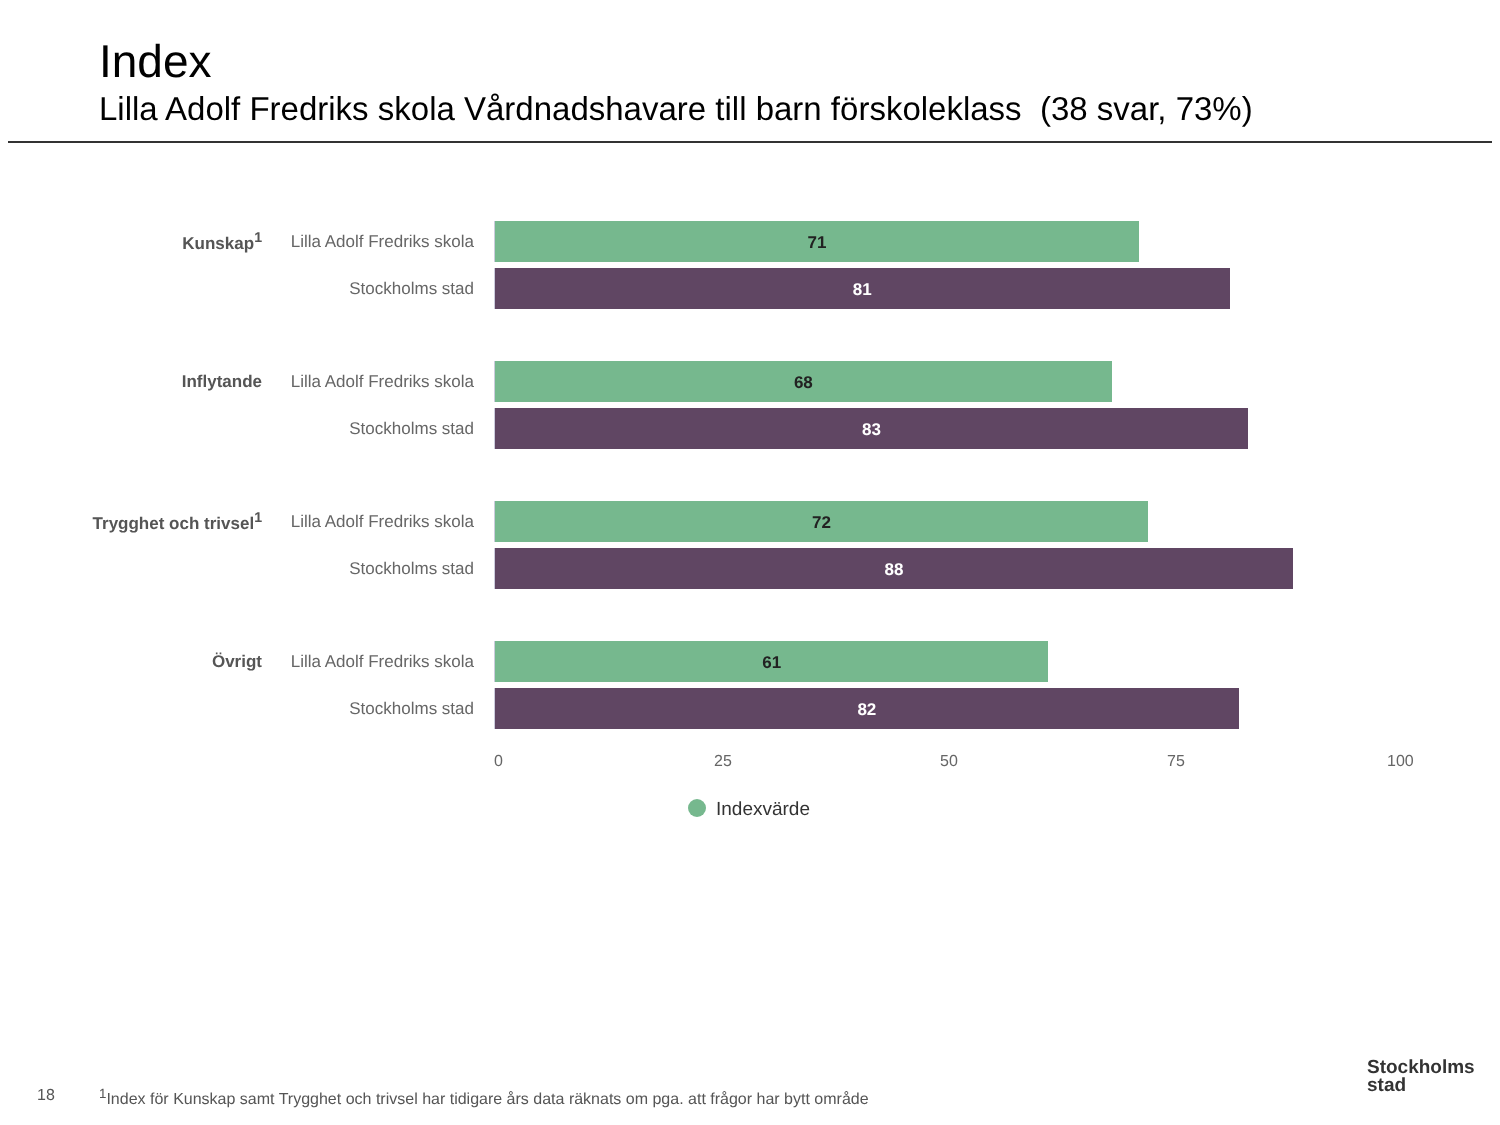Index
Lilla Adolf Fredriks skola Vårdnadshavare till barn förskoleklass (38 svar, 73%)
Kunskap<sup>1</sup>
Lilla Adolf Fredriks skola
71
Stockholms stad
81
Inflytande
Lilla Adolf Fredriks skola
68
Stockholms stad
83
Trygghet och trivsel<sup>1</sup>
Lilla Adolf Fredriks skola
72
Stockholms stad
88
Övrigt
Lilla Adolf Fredriks skola
61
Stockholms stad
82
0 25 50 75 100
Indexvärde
18
<sup>1</sup> Index för Kunskap samt Trygghet och trivsel har tidigare års data räknats om pga. att frågor har bytt område
Stockholms
stad